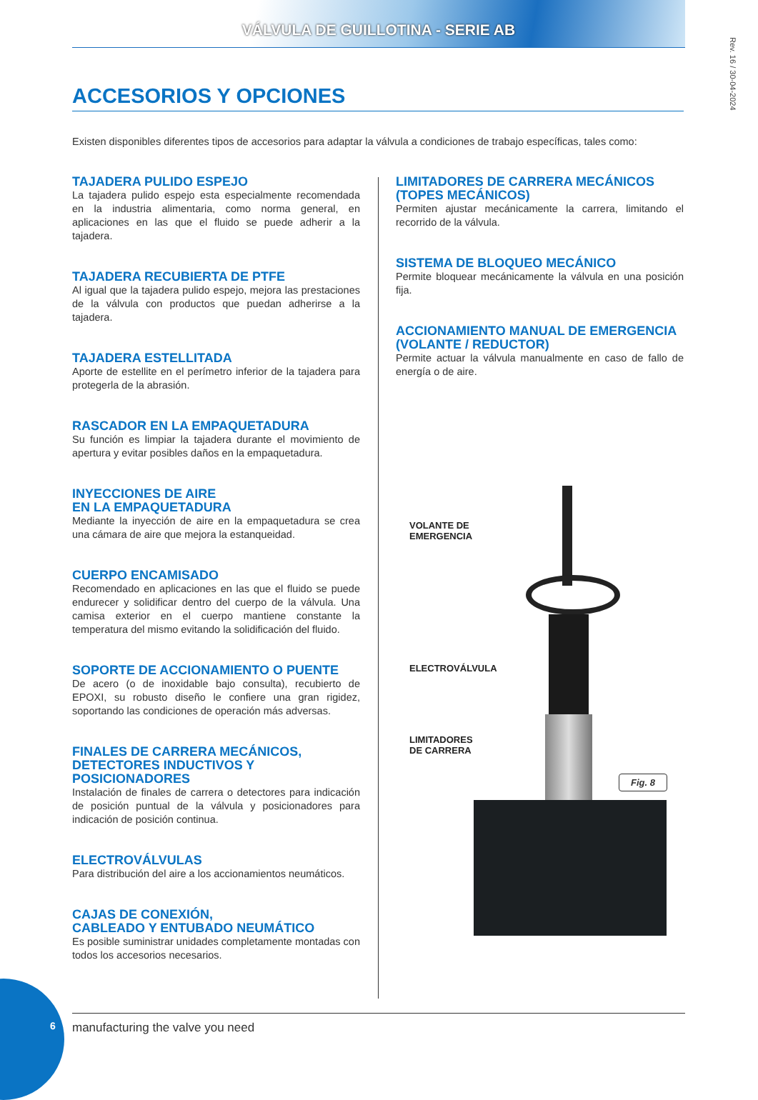VÁLVULA DE GUILLOTINA - SERIE AB
Rev. 16 / 30-04-2024
ACCESORIOS Y OPCIONES
Existen disponibles diferentes tipos de accesorios para adaptar la válvula a condiciones de trabajo específicas, tales como:
TAJADERA PULIDO ESPEJO
La tajadera pulido espejo esta especialmente recomendada en la industria alimentaria, como norma general, en aplicaciones en las que el fluido se puede adherir a la tajadera.
TAJADERA RECUBIERTA DE PTFE
Al igual que la tajadera pulido espejo, mejora las prestaciones de la válvula con productos que puedan adherirse a la tajadera.
TAJADERA ESTELLITADA
Aporte de estellite en el perímetro inferior de la tajadera para protegerla de la abrasión.
RASCADOR EN LA EMPAQUETADURA
Su función es limpiar la tajadera durante el movimiento de apertura y evitar posibles daños en la empaquetadura.
INYECCIONES DE AIRE
EN LA EMPAQUETADURA
Mediante la inyección de aire en la empaquetadura se crea una cámara de aire que mejora la estanqueidad.
CUERPO ENCAMISADO
Recomendado en aplicaciones en las que el fluido se puede endurecer y solidificar dentro del cuerpo de la válvula. Una camisa exterior en el cuerpo mantiene constante la temperatura del mismo evitando la solidificación del fluido.
SOPORTE DE ACCIONAMIENTO O PUENTE
De acero (o de inoxidable bajo consulta), recubierto de EPOXI, su robusto diseño le confiere una gran rigidez, soportando las condiciones de operación más adversas.
FINALES DE CARRERA MECÁNICOS,
DETECTORES INDUCTIVOS Y POSICIONADORES
Instalación de finales de carrera o detectores para indicación de posición puntual de la válvula y posicionadores para indicación de posición continua.
ELECTROVÁLVULAS
Para distribución del aire a los accionamientos neumáticos.
CAJAS DE CONEXIÓN,
CABLEADO Y ENTUBADO NEUMÁTICO
Es posible suministrar unidades completamente montadas con todos los accesorios necesarios.
LIMITADORES DE CARRERA MECÁNICOS
(TOPES MECÁNICOS)
Permiten ajustar mecánicamente la carrera, limitando el recorrido de la válvula.
SISTEMA DE BLOQUEO MECÁNICO
Permite bloquear mecánicamente la válvula en una posición fija.
ACCIONAMIENTO MANUAL DE EMERGENCIA
(VOLANTE / REDUCTOR)
Permite actuar la válvula manualmente en caso de fallo de energía o de aire.
VOLANTE DE
EMERGENCIA
ELECTROVÁLVULA
LIMITADORES
DE CARRERA
Fig. 8
6 manufacturing the valve you need